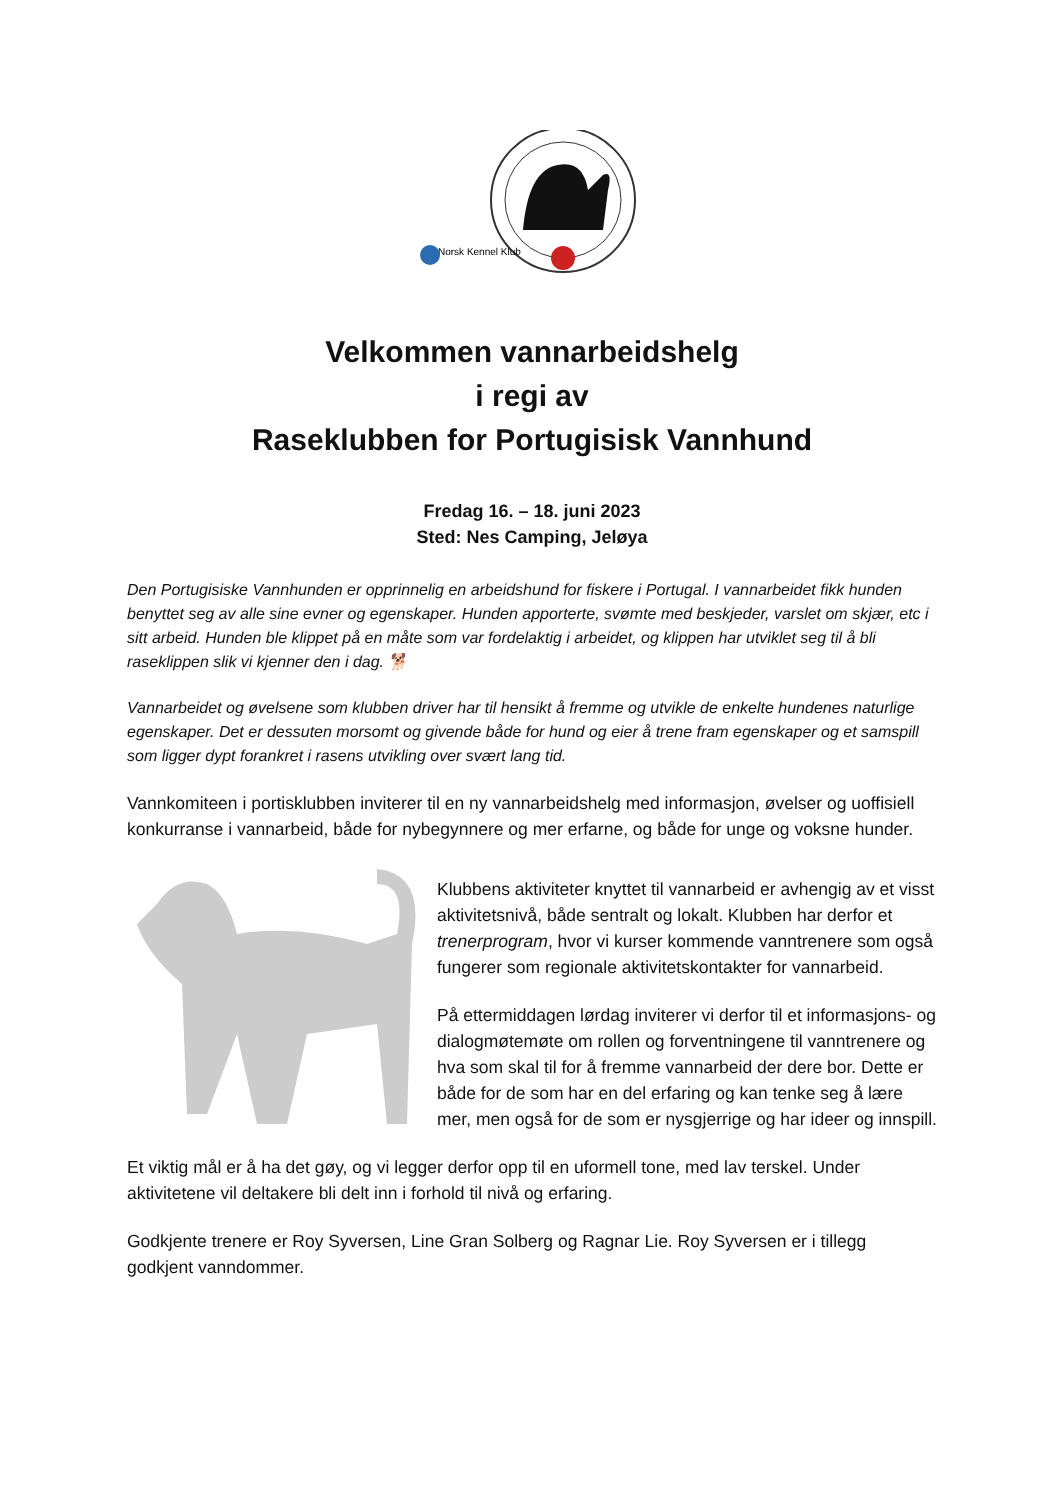Norsk Kennel Klub
Velkommen vannarbeidshelg
i regi av
Raseklubben for Portugisisk Vannhund
Fredag 16. – 18. juni 2023
Sted: Nes Camping, Jeløya
Den Portugisiske Vannhunden er opprinnelig en arbeidshund for fiskere i Portugal. I vannarbeidet fikk hunden benyttet seg av alle sine evner og egenskaper. Hunden apporterte, svømte med beskjeder, varslet om skjær, etc i sitt arbeid. Hunden ble klippet på en måte som var fordelaktig i arbeidet, og klippen har utviklet seg til å bli raseklippen slik vi kjenner den i dag. 🐕
Vannarbeidet og øvelsene som klubben driver har til hensikt å fremme og utvikle de enkelte hundenes naturlige egenskaper. Det er dessuten morsomt og givende både for hund og eier å trene fram egenskaper og et samspill som ligger dypt forankret i rasens utvikling over svært lang tid.
Vannkomiteen i portisklubben inviterer til en ny vannarbeidshelg med informasjon, øvelser og uoffisiell konkurranse i vannarbeid, både for nybegynnere og mer erfarne, og både for unge og voksne hunder.
Klubbens aktiviteter knyttet til vannarbeid er avhengig av et visst aktivitetsnivå, både sentralt og lokalt. Klubben har derfor et trenerprogram, hvor vi kurser kommende vanntrenere som også fungerer som regionale aktivitetskontakter for vannarbeid.
På ettermiddagen lørdag inviterer vi derfor til et informasjons- og dialogmøtemøte om rollen og forventningene til vanntrenere og hva som skal til for å fremme vannarbeid der dere bor. Dette er både for de som har en del erfaring og kan tenke seg å lære mer, men også for de som er nysgjerrige og har ideer og innspill.
Et viktig mål er å ha det gøy, og vi legger derfor opp til en uformell tone, med lav terskel. Under aktivitetene vil deltakere bli delt inn i forhold til nivå og erfaring.
Godkjente trenere er Roy Syversen, Line Gran Solberg og Ragnar Lie. Roy Syversen er i tillegg godkjent vanndommer.